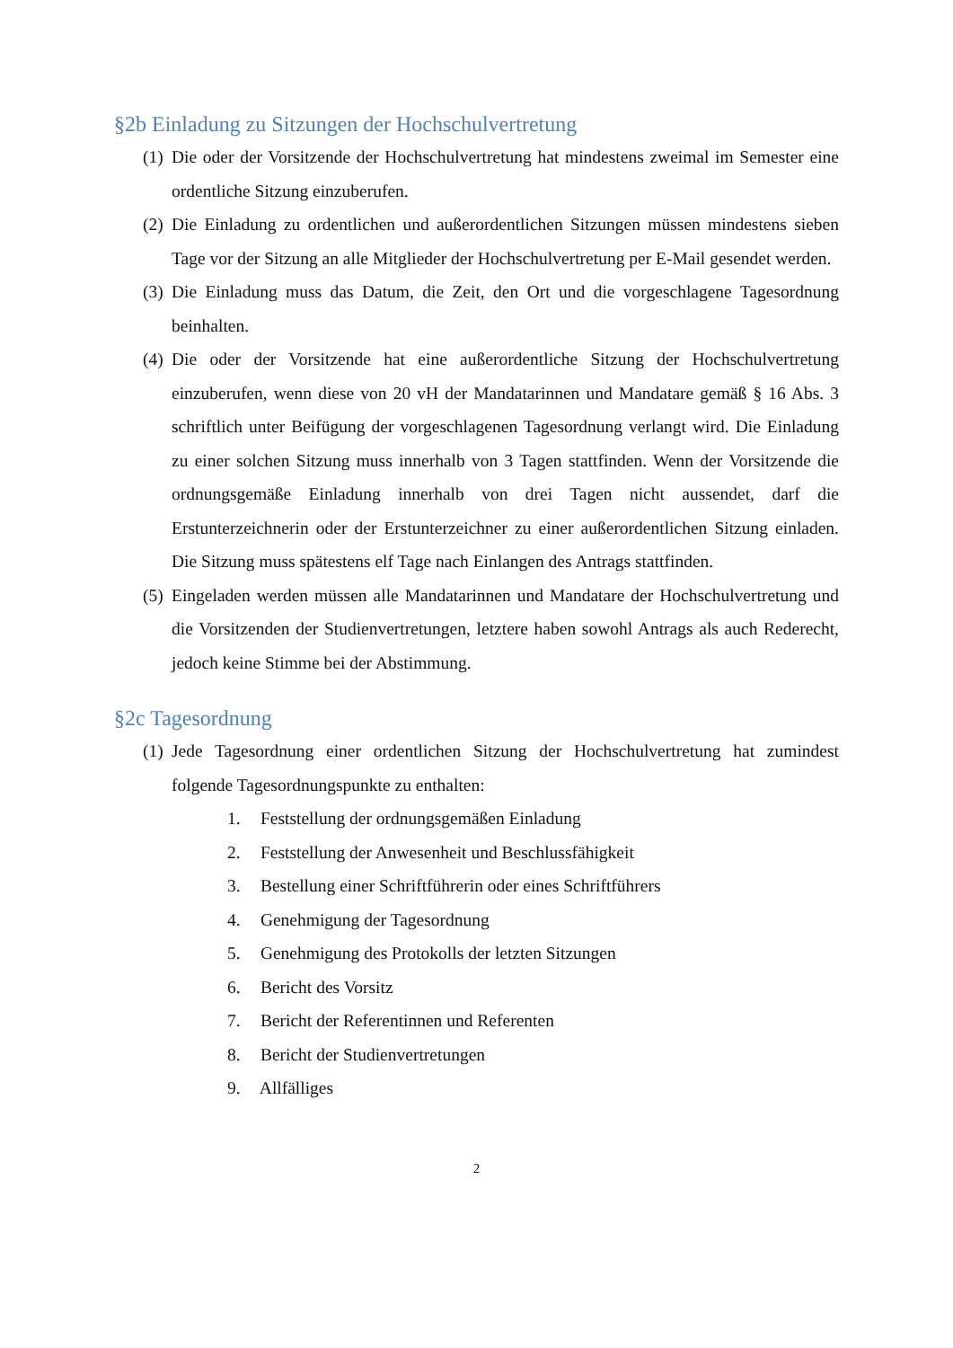§2b Einladung zu Sitzungen der Hochschulvertretung
(1)
Die oder der Vorsitzende der Hochschulvertretung hat mindestens zweimal im Semester eine ordentliche Sitzung einzuberufen.
(2)
Die Einladung zu ordentlichen und außerordentlichen Sitzungen müssen mindestens sieben Tage vor der Sitzung an alle Mitglieder der Hochschulvertretung per E-Mail gesendet werden.
(3)
Die Einladung muss das Datum, die Zeit, den Ort und die vorgeschlagene Tagesordnung beinhalten.
(4)
Die oder der Vorsitzende hat eine außerordentliche Sitzung der Hochschulvertretung einzuberufen, wenn diese von 20 vH der Mandatarinnen und Mandatare gemäß § 16 Abs. 3 schriftlich unter Beifügung der vorgeschlagenen Tagesordnung verlangt wird. Die Einladung zu einer solchen Sitzung muss innerhalb von 3 Tagen stattfinden. Wenn der Vorsitzende die ordnungsgemäße Einladung innerhalb von drei Tagen nicht aussendet, darf die Erstunterzeichnerin oder der Erstunterzeichner zu einer außerordentlichen Sitzung einladen. Die Sitzung muss spätestens elf Tage nach Einlangen des Antrags stattfinden.
(5)
Eingeladen werden müssen alle Mandatarinnen und Mandatare der Hochschulvertretung und die Vorsitzenden der Studienvertretungen, letztere haben sowohl Antrags als auch Rederecht, jedoch keine Stimme bei der Abstimmung.
§2c Tagesordnung
(1)
Jede Tagesordnung einer ordentlichen Sitzung der Hochschulvertretung hat zumindest folgende Tagesordnungspunkte zu enthalten:
1. Feststellung der ordnungsgemäßen Einladung
2. Feststellung der Anwesenheit und Beschlussfähigkeit
3. Bestellung einer Schriftführerin oder eines Schriftführers
4. Genehmigung der Tagesordnung
5. Genehmigung des Protokolls der letzten Sitzungen
6. Bericht des Vorsitz
7. Bericht der Referentinnen und Referenten
8. Bericht der Studienvertretungen
9. Allfälliges
2